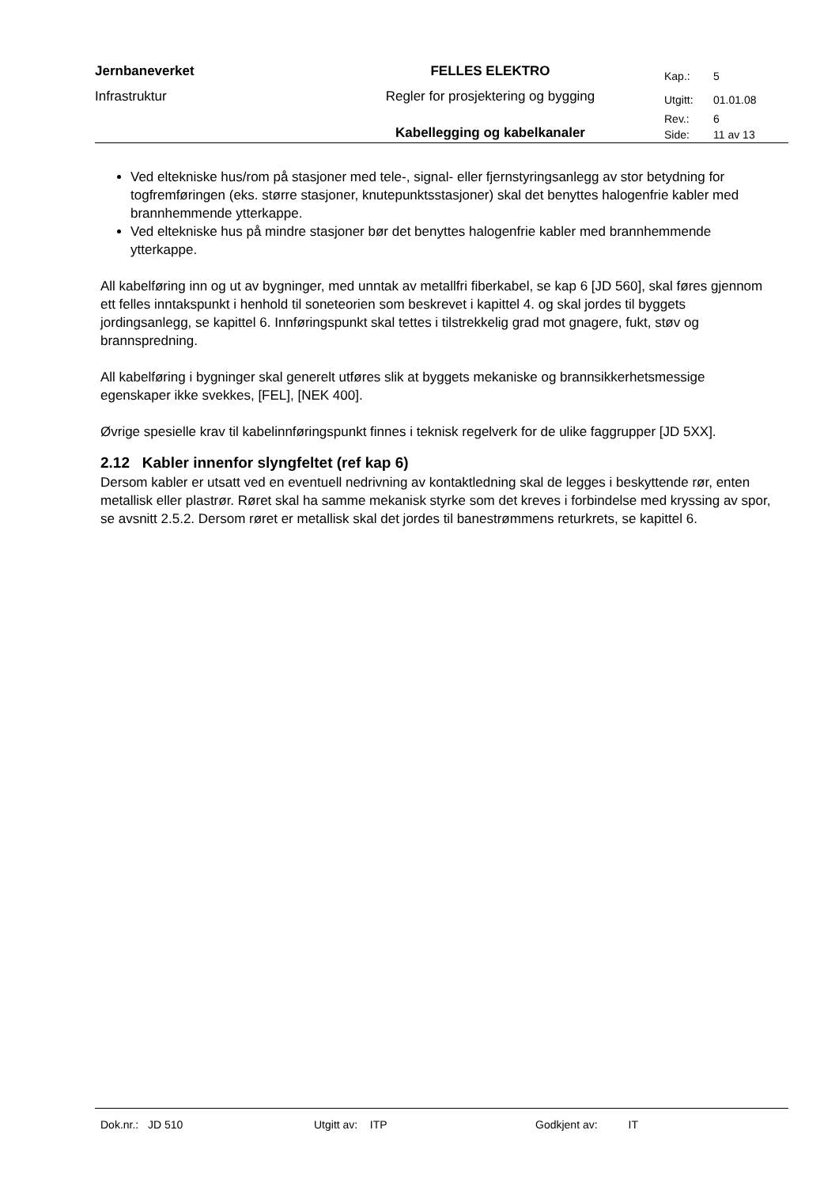| Jernbaneverket | FELLES ELEKTRO | Kap.: | 5 |
| Infrastruktur | Regler for prosjektering og bygging | Utgitt: | 01.01.08 |
| | | Rev.: | 6 |
| | Kabellegging og kabelkanaler | Side: | 11 av 13 |
Ved eltekniske hus/rom på stasjoner med tele-, signal- eller fjernstyringsanlegg av stor betydning for togfremføringen (eks. større stasjoner, knutepunktsstasjoner) skal det benyttes halogenfrie kabler med brannhemmende ytterkappe.
Ved eltekniske hus på mindre stasjoner bør det benyttes halogenfrie kabler med brannhemmende ytterkappe.
All kabelføring inn og ut av bygninger, med unntak av metallfri fiberkabel, se kap 6 [JD 560], skal føres gjennom ett felles inntakspunkt i henhold til soneteorien som beskrevet i kapittel 4. og skal jordes til byggets jordingsanlegg, se kapittel 6. Innføringspunkt skal tettes i tilstrekkelig grad mot gnagere, fukt, støv og brannspredning.
All kabelføring i bygninger skal generelt utføres slik at byggets mekaniske og brannsikkerhetsmessige egenskaper ikke svekkes, [FEL], [NEK 400].
Øvrige spesielle krav til kabelinnføringspunkt finnes i teknisk regelverk for de ulike faggrupper [JD 5XX].
2.12 Kabler innenfor slyngfeltet (ref kap 6)
Dersom kabler er utsatt ved en eventuell nedrivning av kontaktledning skal de legges i beskyttende rør, enten metallisk eller plastrør. Røret skal ha samme mekanisk styrke som det kreves i forbindelse med kryssing av spor, se avsnitt 2.5.2. Dersom røret er metallisk skal det jordes til banestrømmens returkrets, se kapittel 6.
Dok.nr.: JD 510 Utgitt av: ITP Godkjent av: IT